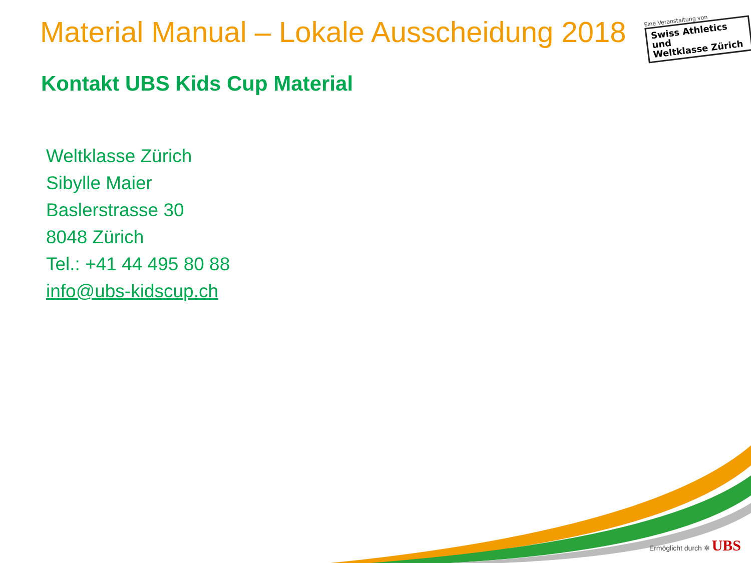Material Manual – Lokale Ausscheidung 2018
Eine Veranstaltung von
Swiss Athletics und
Weltklasse Zürich
Kontakt UBS Kids Cup Material
Weltklasse Zürich
Sibylle Maier
Baslerstrasse 30
8048 Zürich
Tel.: +41 44 495 80 88
info@ubs-kidscup.ch
Ermöglicht durch ✲ UBS